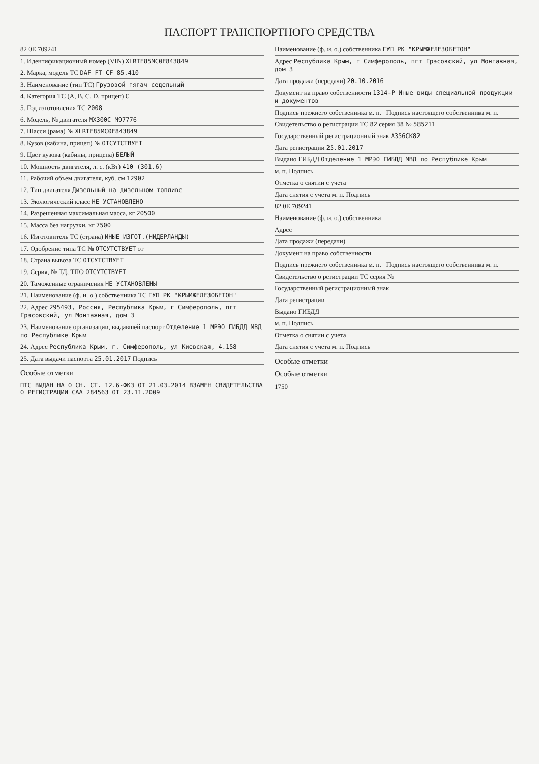ПАСПОРТ ТРАНСПОРТНОГО СРЕДСТВА
82 0Е 709241
1. Идентификационный номер (VIN) XLRTE85MC0E843849
2. Марка, модель ТС DAF FT CF 85.410
3. Наименование (тип ТС) Грузовой тягач седельный
4. Категория ТС (A, B, C, D, прицеп) C
5. Год изготовления ТС 2008
6. Модель, № двигателя MX300C M97776
7. Шасси (рама) № XLRTE85MC0E843849
8. Кузов (кабина, прицеп) № ОТСУТСТВУЕТ
9. Цвет кузова (кабины, прицепа) БЕЛЫЙ
10. Мощность двигателя, л. с. (кВт) 410 (301.6)
11. Рабочий объем двигателя, куб. см 12902
12. Тип двигателя Дизельный на дизельном топливе
13. Экологический класс НЕ УСТАНОВЛЕНО
14. Разрешенная максимальная масса, кг 20500
15. Масса без нагрузки, кг 7500
16. Изготовитель ТС (страна) ИНЫЕ ИЗГОТ.(НИДЕРЛАНДЫ)
17. Одобрение типа ТС № ОТСУТСТВУЕТ от
18. Страна вывоза ТС ОТСУТСТВУЕТ
19. Серия, № ТД, ТПО ОТСУТСТВУЕТ
20. Таможенные ограничения НЕ УСТАНОВЛЕНЫ
21. Наименование (ф. и. о.) собственника ТС ГУП РК "КРЫМЖЕЛЕЗОБЕТОН"
22. Адрес 295493, Россия, Республика Крым, г Симферополь, пгт Грэсовский, ул Монтажная, дом 3
23. Наименование организации, выдавшей паспорт Отделение 1 МРЭО ГИБДД МВД по Республике Крым
24. Адрес Республика Крым, г. Симферополь, ул Киевская, 4.158
25. Дата выдачи паспорта 25.01.2017 Подпись
Особые отметки
ПТС ВЫДАН НА О СН. СТ. 12.6-ФКЗ ОТ 21.03.2014 ВЗАМЕН СВИДЕТЕЛЬСТВА О РЕГИСТРАЦИИ САА 284563 ОТ 23.11.2009
Наименование (ф. и. о.) собственника ГУП РК "КРЫМЖЕЛЕЗОБЕТОН"
Адрес Республика Крым, г Симферополь, пгт Грэсовский, ул Монтажная, дом 3
Дата продажи (передачи) 20.10.2016
Документ на право собственности 1314-Р Иные виды специальной продукции и документов
Подпись прежнего собственника м. п. Подпись настоящего собственника м. п.
Свидетельство о регистрации ТС 82 серия 38 № 585211
Государственный регистрационный знак А356СК82
Дата регистрации 25.01.2017
Выдано ГИБДД Отделение 1 МРЭО ГИБДД МВД по Республике Крым
м. п. Подпись
Отметка о снятии с учета
Дата снятия с учета м. п. Подпись
82 0Е 709241
Наименование (ф. и. о.) собственника
Адрес
Дата продажи (передачи)
Документ на право собственности
Подпись прежнего собственника м. п. Подпись настоящего собственника м. п.
Свидетельство о регистрации ТС серия №
Государственный регистрационный знак
Дата регистрации
Выдано ГИБДД
м. п. Подпись
Отметка о снятии с учета
Дата снятия с учета м. п. Подпись
Особые отметки
Особые отметки
1750